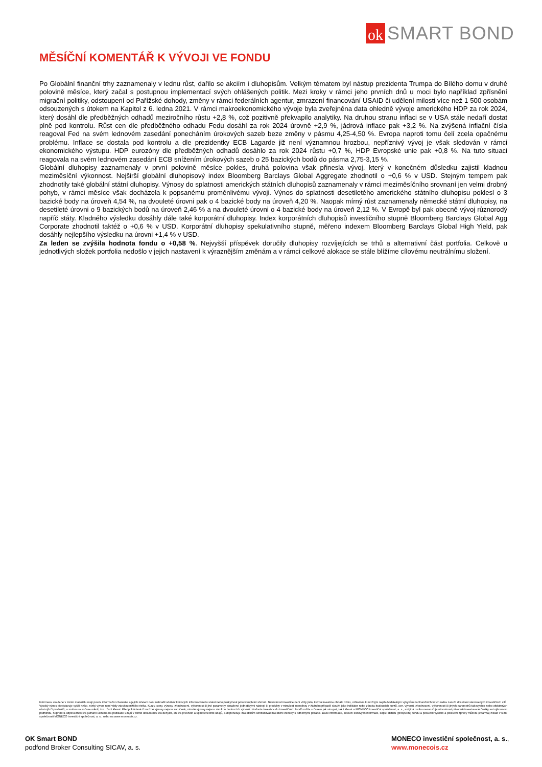ok
SMART BOND
MĚSÍČNÍ KOMENTÁŘ K VÝVOJI VE FONDU
Po Globální finanční trhy zaznamenaly v lednu růst, dařilo se akciím i dluhopisům. Velkým tématem byl nástup prezidenta Trumpa do Bílého domu v druhé polovině měsíce, který začal s postupnou implementací svých ohlášených politik. Mezi kroky v rámci jeho prvních dnů u moci bylo například zpřísnění migrační politiky, odstoupení od Pařížské dohody, změny v rámci federálních agentur, zmrazení financování USAID či udělení milosti více než 1 500 osobám odsouzených s útokem na Kapitol z 6. ledna 2021. V rámci makroekonomického vývoje byla zveřejněna data ohledně vývoje amerického HDP za rok 2024, který dosáhl dle předběžných odhadů meziročního růstu +2,8 %, což pozitivně překvapilo analytiky. Na druhou stranu inflaci se v USA stále nedaří dostat plně pod kontrolu. Růst cen dle předběžného odhadu Fedu dosáhl za rok 2024 úrovně +2,9 %, jádrová inflace pak +3,2 %. Na zvýšená inflační čísla reagoval Fed na svém lednovém zasedání ponecháním úrokových sazeb beze změny v pásmu 4,25-4,50 %. Evropa naproti tomu čelí zcela opačnému problému. Inflace se dostala pod kontrolu a dle prezidentky ECB Lagarde již není významnou hrozbou, nepříznivý vývoj je však sledován v rámci ekonomického výstupu. HDP eurozóny dle předběžných odhadů dosáhlo za rok 2024 růstu +0,7 %, HDP Evropské unie pak +0,8 %. Na tuto situaci reagovala na svém lednovém zasedání ECB snížením úrokových sazeb o 25 bazických bodů do pásma 2,75-3,15 %.
Globální dluhopisy zaznamenaly v první polovině měsíce pokles, druhá polovina však přinesla vývoj, který v konečném důsledku zajistil kladnou meziměsíční výkonnost. Nejširší globální dluhopisový index Bloomberg Barclays Global Aggregate zhodnotil o +0,6 % v USD. Stejným tempem pak zhodnotily také globální státní dluhopisy. Výnosy do splatnosti amerických státních dluhopisů zaznamenaly v rámci meziměsíčního srovnaní jen velmi drobný pohyb, v rámci měsíce však docházela k popsanému proměnlivému vývoji. Výnos do splatnosti desetiletého amerického státního dluhopisu poklesl o 3 bazické body na úroveň 4,54 %, na dvouleté úrovni pak o 4 bazické body na úroveň 4,20 %. Naopak mírný růst zaznamenaly německé státní dluhopisy, na desetileté úrovni o 9 bazických bodů na úroveň 2,46 % a na dvouleté úrovni o 4 bazické body na úroveň 2,12 %. V Evropě byl pak obecně vývoj různorodý napříč státy. Kladného výsledku dosáhly dále také korporátní dluhopisy. Index korporátních dluhopisů investičního stupně Bloomberg Barclays Global Agg Corporate zhodnotil taktéž o +0,6 % v USD. Korporátní dluhopisy spekulativního stupně, měřeno indexem Bloomberg Barclays Global High Yield, pak dosáhly nejlepšího výsledku na úrovni +1,4 % v USD.
Za leden se zvýšila hodnota fondu o +0,58 %. Nejvyšší příspěvek doručily dluhopisy rozvíjejících se trhů a alternativní část portfolia. Celkově u jednotlivých složek portfolia nedošlo v jejich nastavení k výraznějším změnám a v rámci celkové alokace se stále blížíme cílovému neutrálnímu složení.
Informace uvedené v tomto materiálu mají pouze informační charakter a jejich účelem není nahradit sdělení klíčových informací nebo statut nebo poskytnout jeho kompletní shrnutí. Návratnost investice není vždy jistá, každá investice obnáší riziko, vzhledem k možným nepředvídatelným výkyvům na finančních trzích nelze zaručit dosažení stanovených investičních cílů. Vysoký výnos představuje vyšší riziko, nízký výnos není vždy zárukou nižšího rizika. Kurzy, ceny, výnosy, zhodnocení, výkonnost či jiné parametry dosažené jednotlivými nástroji či produkty v minulosti nemohou v žádném případě sloužit jako indikátor nebo záruka budoucích kurzů, cen, výnosů, zhodnocení, výkonnosti či jiných parametrů takovýchto nebo obdobných nástrojů či produktů, a mohou se v čase měnit, tzn. růst i klesat. Předpokládané či možné výnosy nejsou zaručené, minulé výnosy nejsou zárukou budoucích výnosů. Hodnota investice do investičních fondů může s časem jak stoupat, tak i klesat a MONECO investiční společnost, a. s., ani jiná osoba nezaručuje návratnost původně investované částky ani výkonnost podfondu, nepřebírá odpovědnost za jednání učiněná na podkladě údajů v tomto dokumentu uvedených, ani za přesnost a úplnost těchto údajů, a doporučuje investorům konzultovat investiční záměry s odbornými poradci. Další informace, sdělení klíčových informací, kopie statutu (prospektu) fondu a poslední výroční a pololetní zprávy můžete (zdarma) získat v sídle společnosti MONECO investiční společnost, a. s., nebo na www.monecois.cz.
OK Smart BOND
podfond Broker Consulting SICAV, a. s.
MONECO investiční společnost, a. s.,
www.monecois.cz